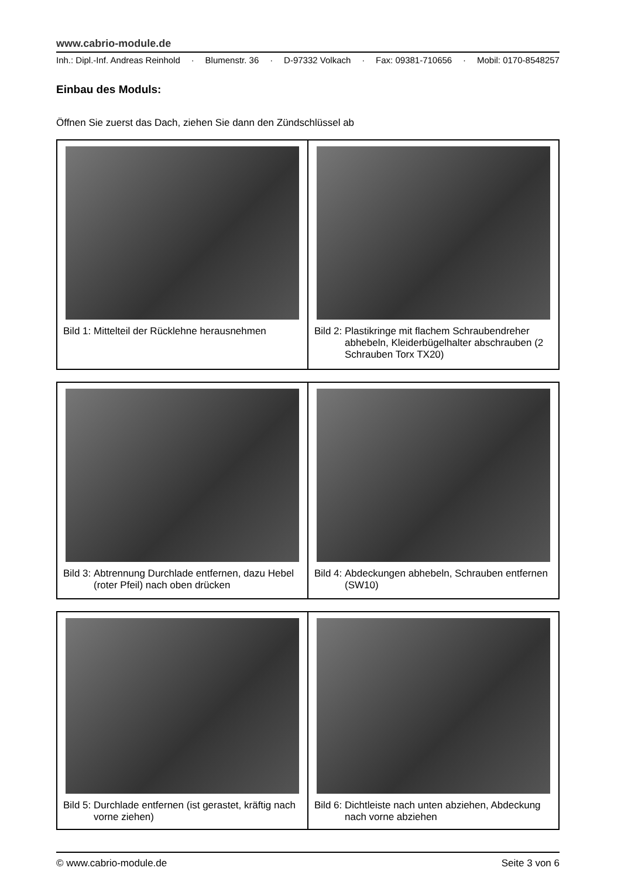www.cabrio-module.de
Inh.: Dipl.-Inf. Andreas Reinhold · Blumenstr. 36 · D-97332 Volkach · Fax: 09381-710656 · Mobil: 0170-8548257
Einbau des Moduls:
Öffnen Sie zuerst das Dach, ziehen Sie dann den Zündschlüssel ab
| Bild 1: Mittelteil der Rücklehne herausnehmen | Bild 2: Plastikringe mit flachem Schraubendreher abhebeln, Kleiderbügelhalter abschrauben (2 Schrauben Torx TX20) |
| Bild 3: Abtrennung Durchlade entfernen, dazu Hebel (roter Pfeil) nach oben drücken | Bild 4: Abdeckungen abhebeln, Schrauben entfernen (SW10) |
| Bild 5: Durchlade entfernen (ist gerastet, kräftig nach vorne ziehen) | Bild 6: Dichtleiste nach unten abziehen, Abdeckung nach vorne abziehen |
© www.cabrio-module.de Seite 3 von 6